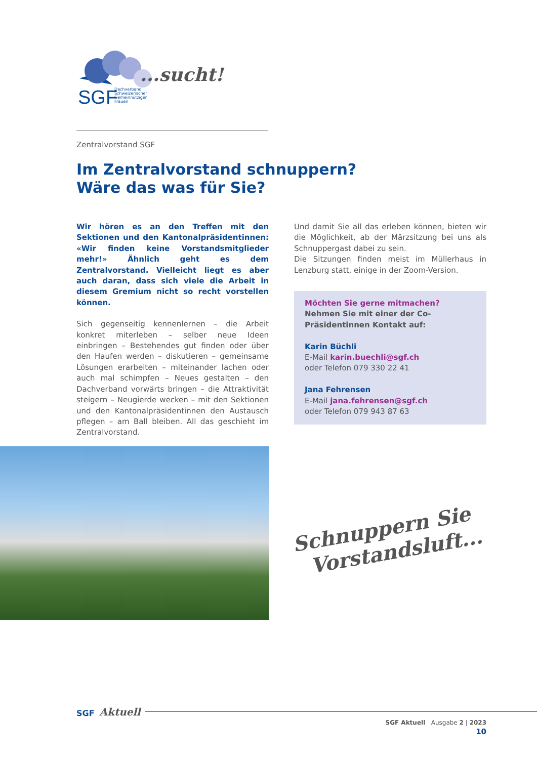SGF
Dachverband
Schweizerischer
Gemeinnütziger
Frauen
...sucht!
Zentralvorstand SGF
Im Zentralvorstand schnuppern?
Wäre das was für Sie?
Wir hören es an den Treffen mit den Sektionen und den Kantonalpräsidentinnen: «Wir finden keine Vorstandsmitglieder mehr!» Ähnlich geht es dem Zentralvorstand. Vielleicht liegt es aber auch daran, dass sich viele die Arbeit in diesem Gremium nicht so recht vorstellen können.
Sich gegenseitig kennenlernen – die Arbeit konkret miterleben – selber neue Ideen einbringen – Bestehendes gut finden oder über den Haufen werden – diskutieren – gemeinsame Lösungen erarbeiten – miteinander lachen oder auch mal schimpfen – Neues gestalten – den Dachverband vorwärts bringen – die Attraktivität steigern – Neugierde wecken – mit den Sektionen und den Kantonalpräsidentinnen den Austausch pflegen – am Ball bleiben. All das geschieht im Zentralvorstand.
Und damit Sie all das erleben können, bieten wir die Möglichkeit, ab der Märzsitzung bei uns als Schnuppergast dabei zu sein.
Die Sitzungen finden meist im Müllerhaus in Lenzburg statt, einige in der Zoom-Version.
Möchten Sie gerne mitmachen?
Nehmen Sie mit einer der Co-Präsidentinnen Kontakt auf:
Karin Büchli
E-Mail karin.buechli@sgf.ch
oder Telefon 079 330 22 41
Jana Fehrensen
E-Mail jana.fehrensen@sgf.ch
oder Telefon 079 943 87 63
Schnuppern Sie
Vorstandsluft...
SGF Aktuell
SGF Aktuell Ausgabe 2 | 2023
10